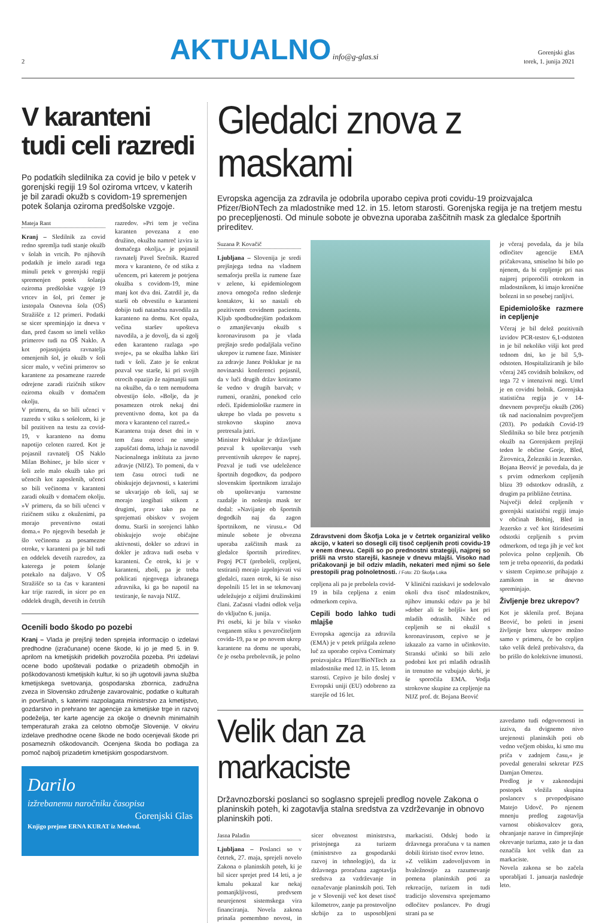2 AKTUALNO info@g-glas.si Gorenjski glas
torek, 1. junija 2021
V karanteni tudi celi razredi
Po podatkih sledilnika za covid je bilo v petek v gorenjski regiji 19 šol oziroma vrtcev, v katerih je bil zaradi okužb s covidom-19 spremenjen potek šolanja oziroma predšolske vzgoje.
Mateja Rant
Kranj – Sledilnik za covid redno spremlja tudi stanje okužb v šolah in vrtcih. Po njihovih podatkih je imelo zaradi tega minuli petek v gorenjski regiji spremenjen potek šolanja oziroma predšolske vzgoje 19 vrtcev in šol, pri čemer je izstopala Osnovna šola (OŠ) Stražišče z 12 primeri. Podatki se sicer spreminjajo iz dneva v dan, pred časom so imeli veliko primerov tudi na OŠ Naklo. A kot pojasnjujeta ravnatelja omenjenih šol, je okužb v šoli sicer malo, v večini primerov so karantene za posamezne razrede odrejene zaradi rizičnih stikov oziroma okužb v domačem okolju.
V primeru, da so bili učenci v razredu v stiku s sošolcem, ki je bil pozitiven na testu za covid-19, v karanteno na domu napotijo celoten razred. Kot je pojasnil ravnatelj OŠ Naklo Milan Bohinec, je bilo sicer v šoli zelo malo okužb tako pri učencih kot zaposlenih, učenci so bili večinoma v karanteni zaradi okužb v domačem okolju. »V primeru, da so bili učenci v rizičnem stiku z okuženimi, pa morajo preventivno ostati doma.« Po njegovih besedah je šlo večinoma za posamezne otroke, v karanteni pa je bil tudi en oddelek devetih razredov, za katerega je potem šolanje potekalo na daljavo. V OŠ Stražišče so ta čas v karanteni kar trije razredi, in sicer po en oddelek drugih, devetih in četrtih razredov. »Pri tem je večina karanten povezana z eno družino, okužba namreč izvira iz domačega okolja,« je pojasnil ravnatelj Pavel Srečnik. Razred mora v karanteno, če od stika z učencem, pri katerem je potrjena okužba s covidom-19, mine manj kot dva dni. Zatrdil je, da starši ob obvestilu o karanteni dobijo tudi natančna navodila za karanteno na domu. Kot opaža, večina staršev upošteva navodila, a je dovolj, da si zgolj eden karanteno razlaga »po svoje«, pa se okužba lahko širi tudi v šoli. Zato je še enkrat pozval vse starše, ki pri svojih otrocih opazijo že najmanjši sum na okužbo, da o tem nemudoma obvestijo šolo. »Bolje, da je posamezen otrok nekaj dni preventivno doma, kot pa da mora v karanteno cel razred.«
Karantena traja deset dni in v tem času otroci ne smejo zapuščati doma, izhaja iz navodil Nacionalnega inštituta za javno zdravje (NIJZ). To pomeni, da v tem času otroci tudi ne obiskujejo dejavnosti, s katerimi se ukvarjajo ob šoli, saj se morajo izogibati stikom z drugimi, prav tako pa ne sprejemati obiskov v svojem domu. Starši in sorojenci lahko obiskujejo svoje običajne aktivnosti, dokler so zdravi in dokler je zdrava tudi oseba v karanteni. Če otrok, ki je v karanteni, zboli, pa je treba poklicati njegovega izbranega zdravnika, ki ga bo napotil na testiranje, še navaja NIJZ.
Ocenili bodo škodo po pozebi
Kranj – Vlada je prejšnji teden sprejela informacijo o izdelavi predhodne (izračunane) ocene škode, ki jo je med 5. in 9. aprilom na kmetijskih pridelkih povzročila pozeba. Pri izdelavi ocene bodo upoštevali podatke o prizadetih območjih in poškodovanosti kmetijskih kultur, ki so jih ugotovili javna služba kmetijskega svetovanja, gospodarska zbornica, zadružna zveza in Slovensko združenje zavarovalnic, podatke o kulturah in površinah, s katerimi razpolagata ministrstvo za kmetijstvo, gozdarstvo in prehrano ter agencije za kmetijske trge in razvoj podeželja, ter karte agencije za okolje o dnevnih minimalnih temperaturah zraka za celotno območje Slovenije. V okviru izdelave predhodne ocene škode ne bodo ocenjevali škode pri posameznih oškodovancih. Ocenjena škoda bo podlaga za pomoč najbolj prizadetim kmetijskim gospodarstvom.
Darilo
izžrebanemu naročniku časopisa
Gorenjski Glas
Knjigo prejme ERNA KURAT iz Medvod.
Gledalci znova z maskami
Evropska agencija za zdravila je odobrila uporabo cepiva proti covidu-19 proizvajalca Pfizer/BioNTech za mladostnike med 12. in 15. letom starosti. Gorenjska regija je na tretjem mestu po precepljenosti. Od minule sobote je obvezna uporaba zaščitnih mask za gledalce športnih prireditev.
Suzana P. Kovačič
Ljubljana – Slovenija je sredi prejšnjega tedna na vladnem semaforju prešla iz rumene faze v zeleno, ki epidemiologom znova omogoča redno sledenje kontaktov, ki so nastali ob pozitivnem covidnem pacientu. Kljub spodbudnejšim podatkom o zmanjševanju okužb s koronavirusom pa je vlada prejšnjo sredo podaljšala večino ukrepov iz rumene faze. Minister za zdravje Janez Poklukar je na novinarski konferenci pojasnil, da v luči drugih držav kotiramo še vedno v drugih barvah; v rumeni, oranžni, ponekod celo rdeči. Epidemiološke razmere in ukrepe bo vlada po posvetu s strokovno skupino znova pretresala jutri.
Minister Poklukar je državljane pozval k upoštevanju vseh preventivnih ukrepov še naprej. Pozval je tudi vse udeležence športnih dogodkov, da podporo slovenskim športnikom izražajo ob upoštevanju varnostne razdalje in nošenju mask ter dodal: »Navijanje ob športnih dogodkih naj da zagon športnikom, ne virusu.« Od minule sobote je obvezna uporaba zaščitnih mask za gledalce športnih prireditev. Pogoj PCT (preboleli, cepljeni, testirani) morajo izpolnjevati vsi gledalci, razen otrok, ki še niso dopolnili 15 let in se tekmovanj udeležujejo z ožjimi družinskimi člani. Začasni vladni odlok velja do vključno 6. junija.
Pri osebi, ki je bila v visoko tveganem stiku s povzročiteljem covida-19, pa se po novem ukrep karantene na domu ne uporabi, če je oseba prebolevnik, je polno
Zdravstveni dom Škofja Loka je v četrtek organiziral veliko akcijo, v kateri so dosegli cilj tisoč cepljenih proti covidu-19 v enem dnevu. Cepili so po prednostni strategiji, najprej so prišli na vrsto starejši, kasneje v dnevu mlajši. Visoko nad pričakovanji je bil odziv mladih, nekateri med njimi so šele prestopili prag polnoletnosti. / Foto: ZD Škofja Loka
cepljena ali pa je prebolela covid-19 in bila cepljena z enim odmerkom cepiva.
Cepili bodo lahko tudi mlajše
Evropska agencija za zdravila (EMA) je v petek prižgala zeleno luč za uporabo cepiva Comirnaty proizvajalca Pfizer/BioNTech za mladostnike med 12. in 15. letom starosti. Cepivo je bilo doslej v Evropski uniji (EU) odobreno za starejše od 16 let.
V klinični raziskavi je sodelovalo okoli dva tisoč mladostnikov, njihov imunski odziv pa je bil »dober ali še boljši« kot pri mladih odraslih. Nihče od cepljenih se ni okužil s koronavirusom, cepivo se je izkazalo za varno in učinkovito. Stranski učinki so bili zelo podobni kot pri mladih odraslih in trenutno ne vzbujajo skrbi, je še sporočila EMA. Vodja strokovne skupine za cepljenje na NIJZ prof. dr. Bojana Beović
je včeraj povedala, da je bila odločitev agencije EMA pričakovana, smiselno bi bilo po njenem, da bi cepljenje pri nas najprej priporočili otrokom in mladostnikom, ki imajo kronične bolezni in so posebej ranljivi.
Epidemiološke razmere in cepljenje
Včeraj je bil delež pozitivnih izvidov PCR-testov 6,1-odstoten in je bil nekoliko višji kot pred tednom dni, ko je bil 5,9-odstoten. Hospitaliziranih je bilo včeraj 245 covidnih bolnikov, od tega 72 v intenzivni negi. Umrl je en covidni bolnik. Gorenjska statistična regija je v 14-dnevnem povprečju okužb (206) tik nad nacionalnim povprečjem (203). Po podatkih Covid-19 Sledilnika so bile brez potrjenih okužb na Gorenjskem prejšnji teden le občine Gorje, Bled, Žirovnica, Železniki in Jezersko.
Bojana Beović je povedala, da je s prvim odmerkom cepljenih blizu 39 odstotkov odraslih, z drugim pa približno četrtina.
Največji delež cepljenih v gorenjski statistični regiji imajo v občinah Bohinj, Bled in Jezersko z več kot štiridesetimi odstotki cepljenih s prvim odmerkom, od tega jih je več kot polovica polno cepljenih. Ob tem je treba opozoriti, da podatki v sistem Cepimo.se prihajajo z zamikom in se dnevno spreminjajo.
Življenje brez ukrepov?
Kot je sklenila prof. Bojana Beović, bo poleti in jeseni življenje brez ukrepov možno samo v primeru, če bo cepljen tako velik delež prebivalstva, da bo prišlo do kolektivne imunosti.
Velik dan za markaciste
Državnozborski poslanci so soglasno sprejeli predlog novele Zakona o planinskih poteh, ki zagotavlja stalna sredstva za vzdrževanje in obnovo planinskih poti.
Jasna Paladin
Ljubljana – Poslanci so v četrtek, 27. maja, sprejeli novelo Zakona o planinskih poteh, ki je bil sicer sprejet pred 14 leti, a je kmalu pokazal kar nekaj pomanjkljivosti, predvsem neurejenost sistemskega vira financiranja. Novela zakona prinaša pomembno novost, in sicer obveznost ministrstva, pristojnega za turizem (ministrstvo za gospodarski razvoj in tehnologijo), da iz državnega proračuna zagotavlja sredstva za vzdrževanje in označevanje planinskih poti. Teh je v Sloveniji več kot deset tisoč kilometrov, zanje pa prostovoljno skrbijo za to usposobljeni markacisti. Odslej bodo iz državnega proračuna v ta namen dobili štiristo tisoč evrov letno.
»Z velikim zadovoljstvom in hvaležnostjo za razumevanje pomena planinskih poti za rekreacijo, turizem in tudi tradicijo slovenstva sprejemamo odločitev poslancev. Po drugi strani pa se
zavedamo tudi odgovornosti in izziva, da dvignemo nivo urejenosti planinskih poti ob vedno večjem obisku, ki smo mu priča v zadnjem času,« je povedal generalni sekretar PZS Damjan Omerzu.
Predlog je v zakonodajni postopek vložila skupina poslancev s prvopodpisano Matejo Udovč. Po njenem mnenju predlog zagotavlja varnost obiskovalcev gora, ohranjanje narave in čimprejšnje okrevanje turizma, zato je ta dan označila kot velik dan za markaciste.
Novela zakona se bo začela uporabljati 1. januarja naslednje leto.